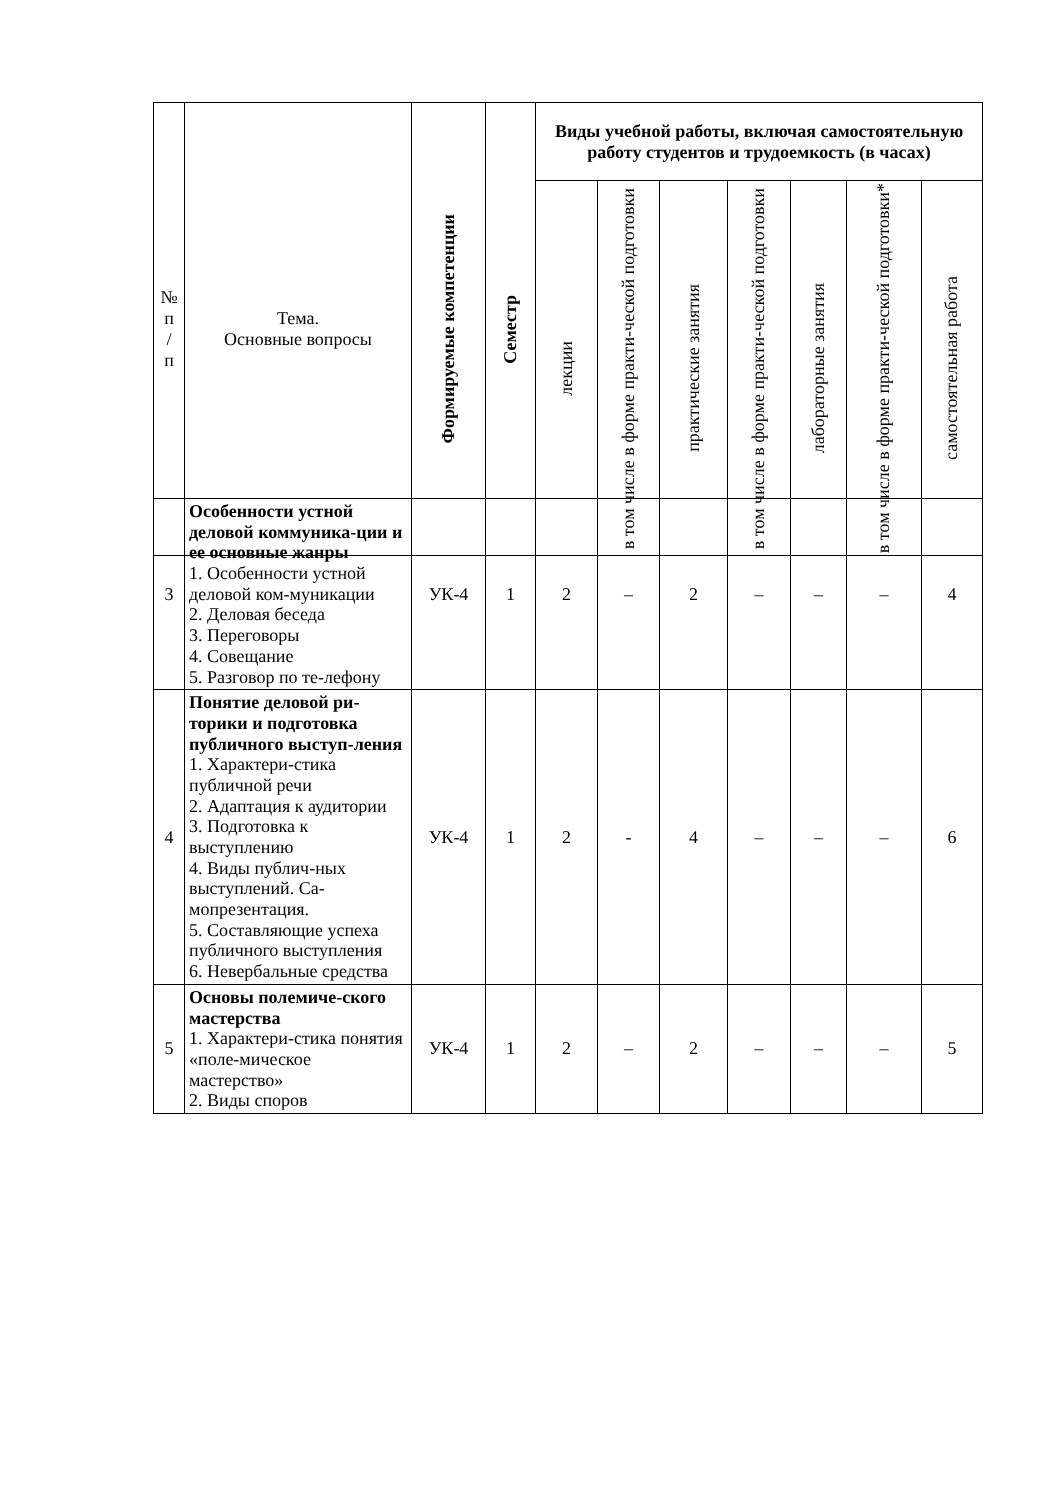| № п / п | Тема. Основные вопросы | Формируемые компетенции | Семестр | Виды учебной работы, включая самостоятельную работу студентов и трудоемкость (в часах) | | | | | | |
| --- | --- | --- | --- | --- | --- | --- | --- | --- | --- | --- |
| | | | | лекции | в том числе в форме практи-ческой подготовки | практические занятия | в том числе в форме практи-ческой подготовки | лабораторные занятия | в том числе в форме практи-ческой подготовки* | самостоятельная работа |
| 3 | Особенности устной деловой коммуника-ции и ее основные жанры 1. Особенности устной деловой ком-муникации 2. Деловая беседа 3. Переговоры 4. Совещание 5. Разговор по те-лефону | УК-4 | 1 | 2 | – | 2 | – | – | – | 4 |
| 4 | Понятие деловой ри-торики и подготовка публичного выступ-ления 1. Характери-стика публичной речи 2. Адаптация к аудитории 3. Подготовка к выступлению 4. Виды публич-ных выступлений. Са-мопрезентация. 5. Составляющие успеха публичного выступления 6. Невербальные средства | УК-4 | 1 | 2 | - | 4 | – | – | – | 6 |
| 5 | Основы полемиче-ского мастерства 1. Характери-стика понятия «поле-мическое мастерство» 2. Виды споров | УК-4 | 1 | 2 | – | 2 | – | – | – | 5 |